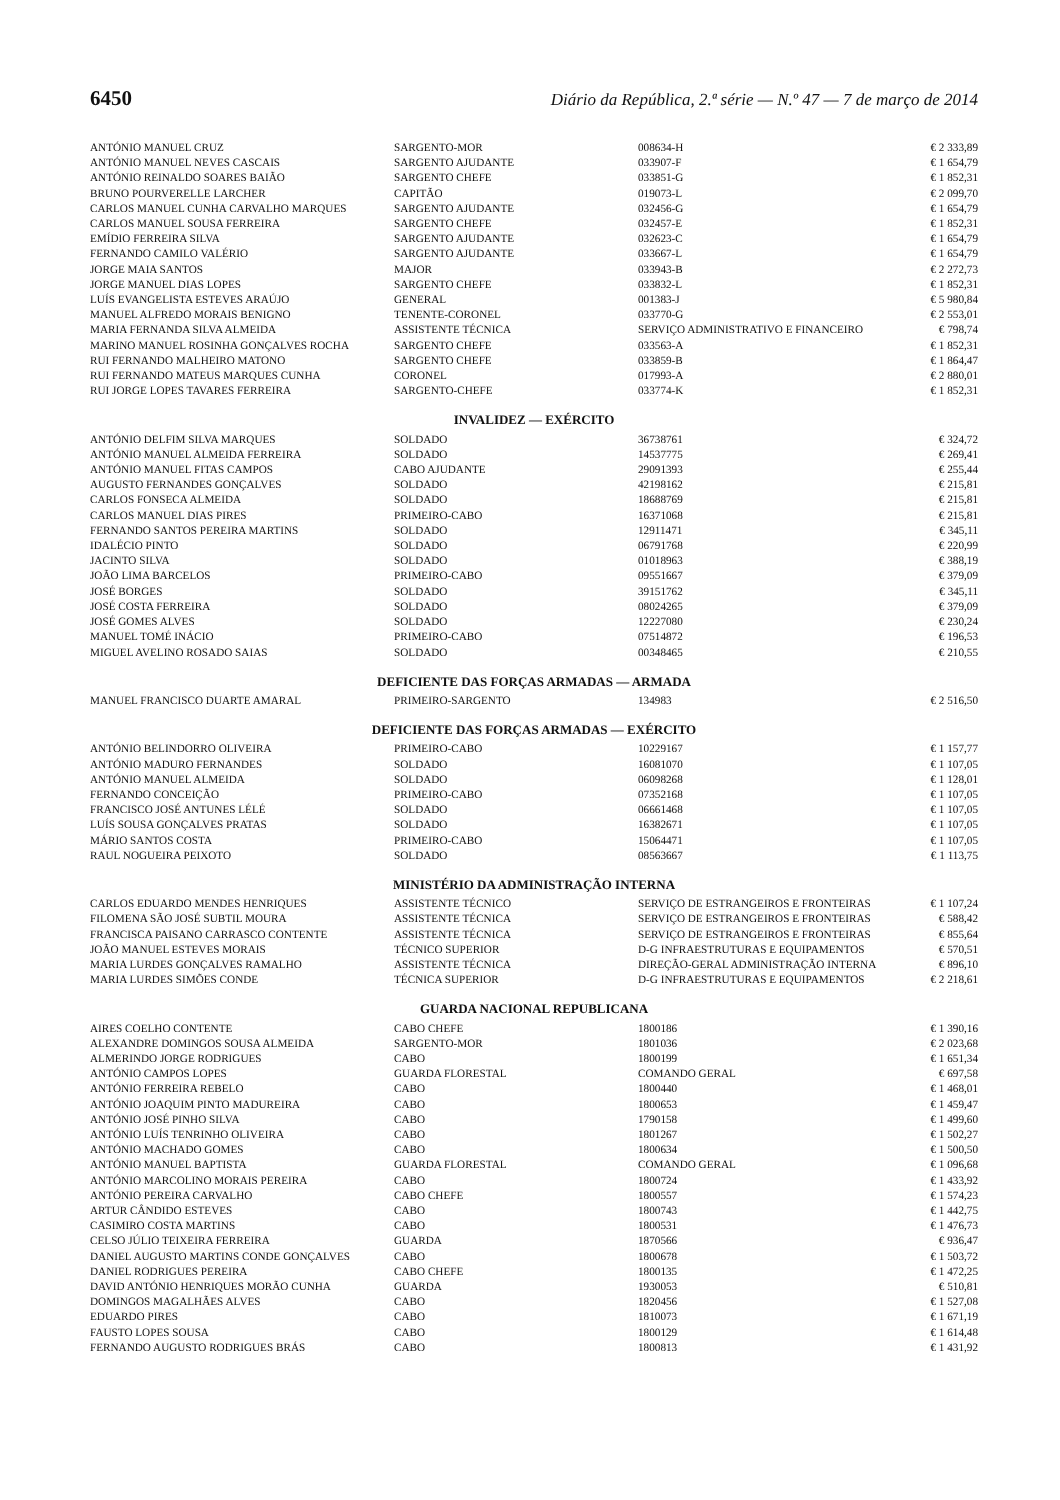6450 Diário da República, 2.ª série — N.º 47 — 7 de março de 2014
| ANTÓNIO MANUEL CRUZ | SARGENTO-MOR | 008634-H | € 2 333,89 |
| ANTÓNIO MANUEL NEVES CASCAIS | SARGENTO AJUDANTE | 033907-F | € 1 654,79 |
| ANTÓNIO REINALDO SOARES BAIÃO | SARGENTO CHEFE | 033851-G | € 1 852,31 |
| BRUNO POURVERELLE LARCHER | CAPITÃO | 019073-L | € 2 099,70 |
| CARLOS MANUEL CUNHA CARVALHO MARQUES | SARGENTO AJUDANTE | 032456-G | € 1 654,79 |
| CARLOS MANUEL SOUSA FERREIRA | SARGENTO CHEFE | 032457-E | € 1 852,31 |
| EMÍDIO FERREIRA SILVA | SARGENTO AJUDANTE | 032623-C | € 1 654,79 |
| FERNANDO CAMILO VALÉRIO | SARGENTO AJUDANTE | 033667-L | € 1 654,79 |
| JORGE MAIA SANTOS | MAJOR | 033943-B | € 2 272,73 |
| JORGE MANUEL DIAS LOPES | SARGENTO CHEFE | 033832-L | € 1 852,31 |
| LUÍS EVANGELISTA ESTEVES ARAÚJO | GENERAL | 001383-J | € 5 980,84 |
| MANUEL ALFREDO MORAIS BENIGNO | TENENTE-CORONEL | 033770-G | € 2 553,01 |
| MARIA FERNANDA SILVA ALMEIDA | ASSISTENTE TÉCNICA | SERVIÇO ADMINISTRATIVO E FINANCEIRO | € 798,74 |
| MARINO MANUEL ROSINHA GONÇALVES ROCHA | SARGENTO CHEFE | 033563-A | € 1 852,31 |
| RUI FERNANDO MALHEIRO MATONO | SARGENTO CHEFE | 033859-B | € 1 864,47 |
| RUI FERNANDO MATEUS MARQUES CUNHA | CORONEL | 017993-A | € 2 880,01 |
| RUI JORGE LOPES TAVARES FERREIRA | SARGENTO-CHEFE | 033774-K | € 1 852,31 |
| INVALIDEZ — EXÉRCITO | | | |
| ANTÓNIO DELFIM SILVA MARQUES | SOLDADO | 36738761 | € 324,72 |
| ANTÓNIO MANUEL ALMEIDA FERREIRA | SOLDADO | 14537775 | € 269,41 |
| ANTÓNIO MANUEL FITAS CAMPOS | CABO AJUDANTE | 29091393 | € 255,44 |
| AUGUSTO FERNANDES GONÇALVES | SOLDADO | 42198162 | € 215,81 |
| CARLOS FONSECA ALMEIDA | SOLDADO | 18688769 | € 215,81 |
| CARLOS MANUEL DIAS PIRES | PRIMEIRO-CABO | 16371068 | € 215,81 |
| FERNANDO SANTOS PEREIRA MARTINS | SOLDADO | 12911471 | € 345,11 |
| IDALÉCIO PINTO | SOLDADO | 06791768 | € 220,99 |
| JACINTO SILVA | SOLDADO | 01018963 | € 388,19 |
| JOÃO LIMA BARCELOS | PRIMEIRO-CABO | 09551667 | € 379,09 |
| JOSÉ BORGES | SOLDADO | 39151762 | € 345,11 |
| JOSÉ COSTA FERREIRA | SOLDADO | 08024265 | € 379,09 |
| JOSÉ GOMES ALVES | SOLDADO | 12227080 | € 230,24 |
| MANUEL TOMÉ INÁCIO | PRIMEIRO-CABO | 07514872 | € 196,53 |
| MIGUEL AVELINO ROSADO SAIAS | SOLDADO | 00348465 | € 210,55 |
| DEFICIENTE DAS FORÇAS ARMADAS — ARMADA | | | |
| MANUEL FRANCISCO DUARTE AMARAL | PRIMEIRO-SARGENTO | 134983 | € 2 516,50 |
| DEFICIENTE DAS FORÇAS ARMADAS — EXÉRCITO | | | |
| ANTÓNIO BELINDORRO OLIVEIRA | PRIMEIRO-CABO | 10229167 | € 1 157,77 |
| ANTÓNIO MADURO FERNANDES | SOLDADO | 16081070 | € 1 107,05 |
| ANTÓNIO MANUEL ALMEIDA | SOLDADO | 06098268 | € 1 128,01 |
| FERNANDO CONCEIÇÃO | PRIMEIRO-CABO | 07352168 | € 1 107,05 |
| FRANCISCO JOSÉ ANTUNES LÉLÉ | SOLDADO | 06661468 | € 1 107,05 |
| LUÍS SOUSA GONÇALVES PRATAS | SOLDADO | 16382671 | € 1 107,05 |
| MÁRIO SANTOS COSTA | PRIMEIRO-CABO | 15064471 | € 1 107,05 |
| RAUL NOGUEIRA PEIXOTO | SOLDADO | 08563667 | € 1 113,75 |
| MINISTÉRIO DA ADMINISTRAÇÃO INTERNA | | | |
| CARLOS EDUARDO MENDES HENRIQUES | ASSISTENTE TÉCNICO | SERVIÇO DE ESTRANGEIROS E FRONTEIRAS | € 1 107,24 |
| FILOMENA SÃO JOSÉ SUBTIL MOURA | ASSISTENTE TÉCNICA | SERVIÇO DE ESTRANGEIROS E FRONTEIRAS | € 588,42 |
| FRANCISCA PAISANO CARRASCO CONTENTE | ASSISTENTE TÉCNICA | SERVIÇO DE ESTRANGEIROS E FRONTEIRAS | € 855,64 |
| JOÃO MANUEL ESTEVES MORAIS | TÉCNICO SUPERIOR | D-G INFRAESTRUTURAS E EQUIPAMENTOS | € 570,51 |
| MARIA LURDES GONÇALVES RAMALHO | ASSISTENTE TÉCNICA | DIREÇÃO-GERAL ADMINISTRAÇÃO INTERNA | € 896,10 |
| MARIA LURDES SIMÕES CONDE | TÉCNICA SUPERIOR | D-G INFRAESTRUTURAS E EQUIPAMENTOS | € 2 218,61 |
| GUARDA NACIONAL REPUBLICANA | | | |
| AIRES COELHO CONTENTE | CABO CHEFE | 1800186 | € 1 390,16 |
| ALEXANDRE DOMINGOS SOUSA ALMEIDA | SARGENTO-MOR | 1801036 | € 2 023,68 |
| ALMERINDO JORGE RODRIGUES | CABO | 1800199 | € 1 651,34 |
| ANTÓNIO CAMPOS LOPES | GUARDA FLORESTAL | COMANDO GERAL | € 697,58 |
| ANTÓNIO FERREIRA REBELO | CABO | 1800440 | € 1 468,01 |
| ANTÓNIO JOAQUIM PINTO MADUREIRA | CABO | 1800653 | € 1 459,47 |
| ANTÓNIO JOSÉ PINHO SILVA | CABO | 1790158 | € 1 499,60 |
| ANTÓNIO LUÍS TENRINHO OLIVEIRA | CABO | 1801267 | € 1 502,27 |
| ANTÓNIO MACHADO GOMES | CABO | 1800634 | € 1 500,50 |
| ANTÓNIO MANUEL BAPTISTA | GUARDA FLORESTAL | COMANDO GERAL | € 1 096,68 |
| ANTÓNIO MARCOLINO MORAIS PEREIRA | CABO | 1800724 | € 1 433,92 |
| ANTÓNIO PEREIRA CARVALHO | CABO CHEFE | 1800557 | € 1 574,23 |
| ARTUR CÂNDIDO ESTEVES | CABO | 1800743 | € 1 442,75 |
| CASIMIRO COSTA MARTINS | CABO | 1800531 | € 1 476,73 |
| CELSO JÚLIO TEIXEIRA FERREIRA | GUARDA | 1870566 | € 936,47 |
| DANIEL AUGUSTO MARTINS CONDE GONÇALVES | CABO | 1800678 | € 1 503,72 |
| DANIEL RODRIGUES PEREIRA | CABO CHEFE | 1800135 | € 1 472,25 |
| DAVID ANTÓNIO HENRIQUES MORÃO CUNHA | GUARDA | 1930053 | € 510,81 |
| DOMINGOS MAGALHÃES ALVES | CABO | 1820456 | € 1 527,08 |
| EDUARDO PIRES | CABO | 1810073 | € 1 671,19 |
| FAUSTO LOPES SOUSA | CABO | 1800129 | € 1 614,48 |
| FERNANDO AUGUSTO RODRIGUES BRÁS | CABO | 1800813 | € 1 431,92 |